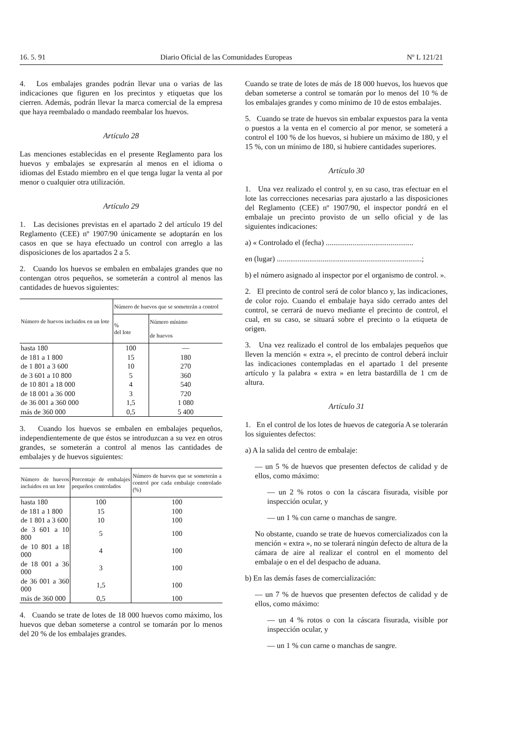16. 5. 91 Diario Oficial de las Comunidades Europeas Nº L 121/21
4. Los embalajes grandes podrán llevar una o varias de las indicaciones que figuren en los precintos y etiquetas que los cierren. Además, podrán llevar la marca comercial de la empresa que haya reembalado o mandado reembalar los huevos.
Artículo 28
Las menciones establecidas en el presente Reglamento para los huevos y embalajes se expresarán al menos en el idioma o idiomas del Estado miembro en el que tenga lugar la venta al por menor o cualquier otra utilización.
Artículo 29
1. Las decisiones previstas en el apartado 2 del artículo 19 del Reglamento (CEE) nº 1907/90 únicamente se adoptarán en los casos en que se haya efectuado un control con arreglo a las disposiciones de los apartados 2 a 5.
2. Cuando los huevos se embalen en embalajes grandes que no contengan otros pequeños, se someterán a control al menos las cantidades de huevos siguientes:
| Número de huevos incluidos en un lote | Número de huevos que se someterán a control | |
| --- | --- | --- |
| | % del lote | Número mínimo de huevos |
| hasta 180 | 100 | — |
| de 181 a 1 800 | 15 | 180 |
| de 1 801 a 3 600 | 10 | 270 |
| de 3 601 a 10 800 | 5 | 360 |
| de 10 801 a 18 000 | 4 | 540 |
| de 18 001 a 36 000 | 3 | 720 |
| de 36 001 a 360 000 | 1,5 | 1 080 |
| más de 360 000 | 0,5 | 5 400 |
3. Cuando los huevos se embalen en embalajes pequeños, independientemente de que éstos se introduzcan a su vez en otros grandes, se someterán a control al menos las cantidades de embalajes y de huevos siguientes:
| Número de huevos incluidos en un lote | Porcentaje de embalajes pequeños controlados | Número de huevos que se someterán a control por cada embalaje controlado (%) |
| --- | --- | --- |
| hasta 180 | 100 | 100 |
| de 181 a 1 800 | 15 | 100 |
| de 1 801 a 3 600 | 10 | 100 |
| de 3 601 a 10 800 | 5 | 100 |
| de 10 801 a 18 000 | 4 | 100 |
| de 18 001 a 36 000 | 3 | 100 |
| de 36 001 a 360 000 | 1,5 | 100 |
| más de 360 000 | 0,5 | 100 |
4. Cuando se trate de lotes de 18 000 huevos como máximo, los huevos que deban someterse a control se tomarán por lo menos del 20 % de los embalajes grandes.
Cuando se trate de lotes de más de 18 000 huevos, los huevos que deban someterse a control se tomarán por lo menos del 10 % de los embalajes grandes y como mínimo de 10 de estos embalajes.
5. Cuando se trate de huevos sin embalar expuestos para la venta o puestos a la venta en el comercio al por menor, se someterá a control el 100 % de los huevos, si hubiere un máximo de 180, y el 15 %, con un mínimo de 180, si hubiere cantidades superiores.
Artículo 30
1. Una vez realizado el control y, en su caso, tras efectuar en el lote las correcciones necesarias para ajustarlo a las disposiciones del Reglamento (CEE) nº 1907/90, el inspector pondrá en el embalaje un precinto provisto de un sello oficial y de las siguientes indicaciones:
a) « Controlado el (fecha) ..............................................
en (lugar) ............................................................................;
b) el número asignado al inspector por el organismo de control. ».
2. El precinto de control será de color blanco y, las indicaciones, de color rojo. Cuando el embalaje haya sido cerrado antes del control, se cerrará de nuevo mediante el precinto de control, el cual, en su caso, se situará sobre el precinto o la etiqueta de origen.
3. Una vez realizado el control de los embalajes pequeños que lleven la mención « extra », el precinto de control deberá incluir las indicaciones contempladas en el apartado 1 del presente artículo y la palabra « extra » en letra bastardilla de 1 cm de altura.
Artículo 31
1. En el control de los lotes de huevos de categoría A se tolerarán los siguientes defectos:
a) A la salida del centro de embalaje:
— un 5 % de huevos que presenten defectos de calidad y de ellos, como máximo:
— un 2 % rotos o con la cáscara fisurada, visible por inspección ocular, y
— un 1 % con carne o manchas de sangre.
No obstante, cuando se trate de huevos comercializados con la mención « extra », no se tolerará ningún defecto de altura de la cámara de aire al realizar el control en el momento del embalaje o en el del despacho de aduana.
b) En las demás fases de comercialización:
— un 7 % de huevos que presenten defectos de calidad y de ellos, como máximo:
— un 4 % rotos o con la cáscara fisurada, visible por inspección ocular, y
— un 1 % con carne o manchas de sangre.